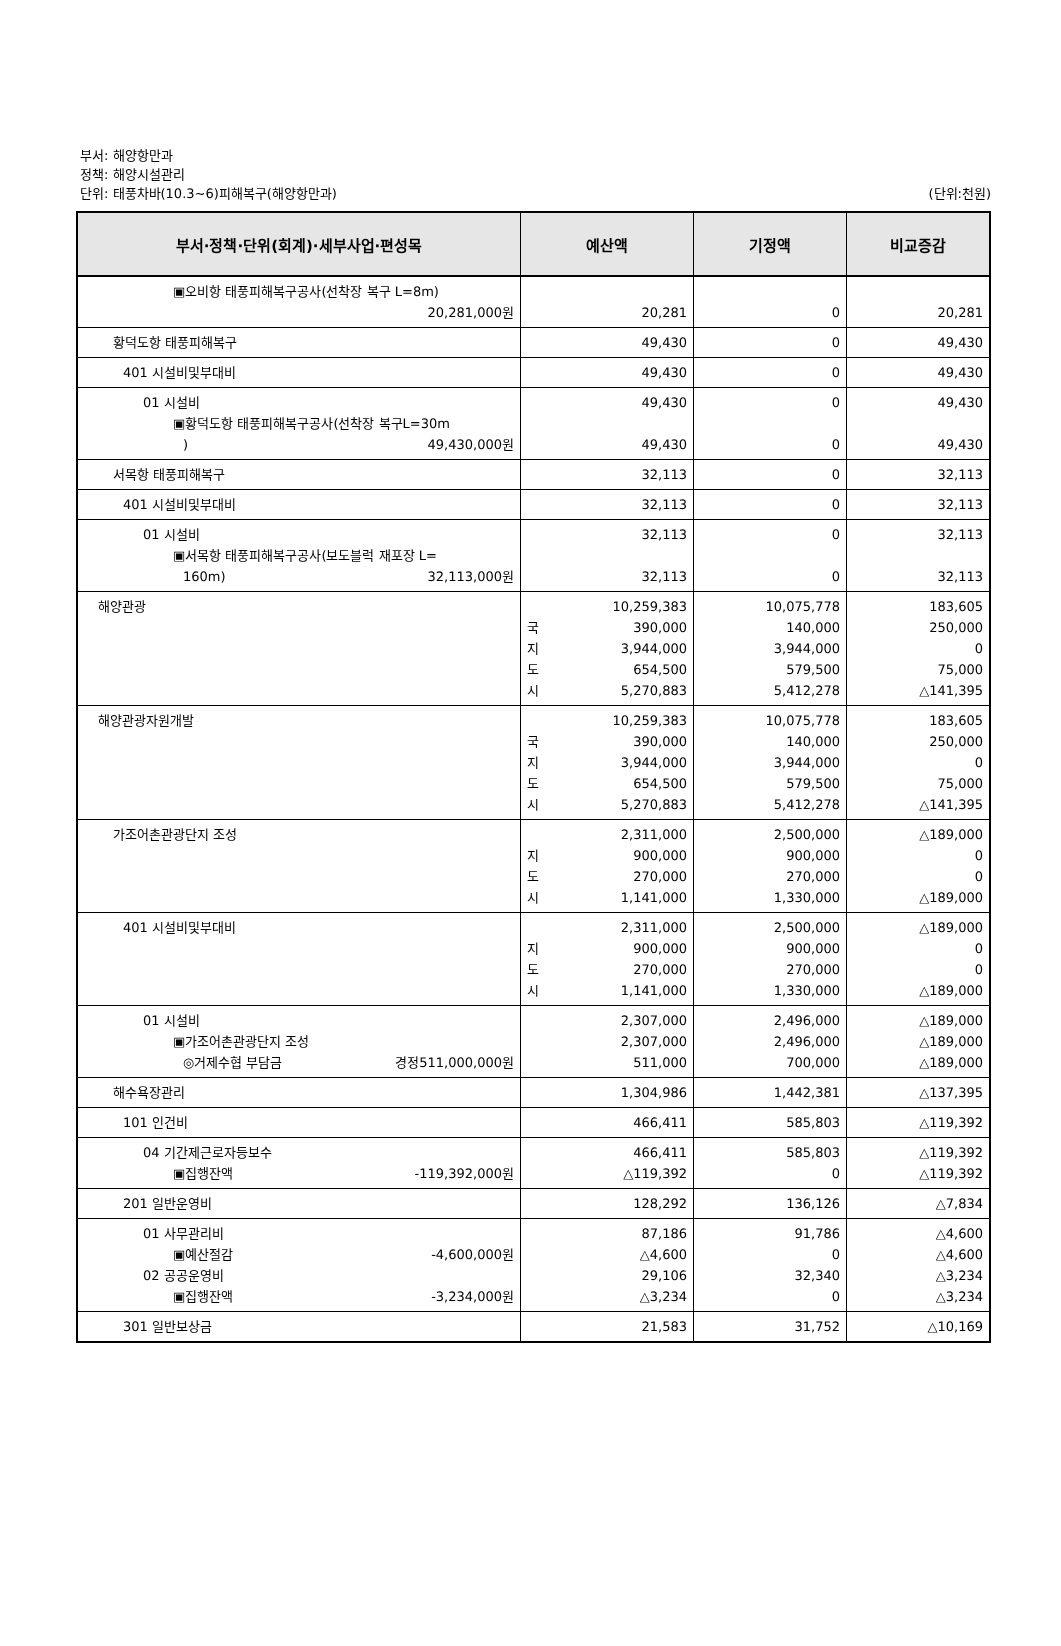부서: 해양항만과
정책: 해양시설관리
단위: 태풍차바(10.3~6)피해복구(해양항만과) (단위:천원)
| 부서·정책·단위(회계)·세부사업·편성목 | 예산액 | 기정액 | 비교증감 |
| --- | --- | --- | --- |
| ▣오비항 태풍피해복구공사(선착장 복구 L=8m) 20,281,000원 | 20,281 | 0 | 20,281 |
| 황덕도항 태풍피해복구 | 49,430 | 0 | 49,430 |
| 401 시설비및부대비 | 49,430 | 0 | 49,430 |
| 01 시설비 ▣황덕도항 태풍피해복구공사(선착장 복구L=30m ) 49,430,000원 | 49,430 49,430 | 0 0 | 49,430 49,430 |
| 서목항 태풍피해복구 | 32,113 | 0 | 32,113 |
| 401 시설비및부대비 | 32,113 | 0 | 32,113 |
| 01 시설비 ▣서목항 태풍피해복구공사(보도블럭 재포장 L= 160m) 32,113,000원 | 32,113 32,113 | 0 0 | 32,113 32,113 |
| 해양관광 | 10,259,383 390,000 국 지 3,944,000 도 654,500 시 5,270,883 | 10,075,778 140,000 3,944,000 579,500 5,412,278 | 183,605 250,000 0 75,000 △141,395 |
| 해양관광자원개발 | 10,259,383 국 390,000 지 3,944,000 도 654,500 시 5,270,883 | 10,075,778 140,000 3,944,000 579,500 5,412,278 | 183,605 250,000 0 75,000 △141,395 |
| 가조어촌관광단지 조성 | 2,311,000 지 900,000 도 270,000 시 1,141,000 | 2,500,000 900,000 270,000 1,330,000 | △189,000 0 0 △189,000 |
| 401 시설비및부대비 | 2,311,000 지 900,000 도 270,000 시 1,141,000 | 2,500,000 900,000 270,000 1,330,000 | △189,000 0 0 △189,000 |
| 01 시설비 ▣가조어촌관광단지 조성 ◎거제수협 부담금 경정511,000,000원 | 2,307,000 2,307,000 511,000 | 2,496,000 2,496,000 700,000 | △189,000 △189,000 △189,000 |
| 해수욕장관리 | 1,304,986 | 1,442,381 | △137,395 |
| 101 인건비 | 466,411 | 585,803 | △119,392 |
| 04 기간제근로자등보수 ▣집행잔액 -119,392,000원 | 466,411 △119,392 | 585,803 0 | △119,392 △119,392 |
| 201 일반운영비 | 128,292 | 136,126 | △7,834 |
| 01 사무관리비 ▣예산절감 -4,600,000원 02 공공운영비 ▣집행잔액 -3,234,000원 | 87,186 △4,600 29,106 △3,234 | 91,786 0 32,340 0 | △4,600 △4,600 △3,234 △3,234 |
| 301 일반보상금 | 21,583 | 31,752 | △10,169 |